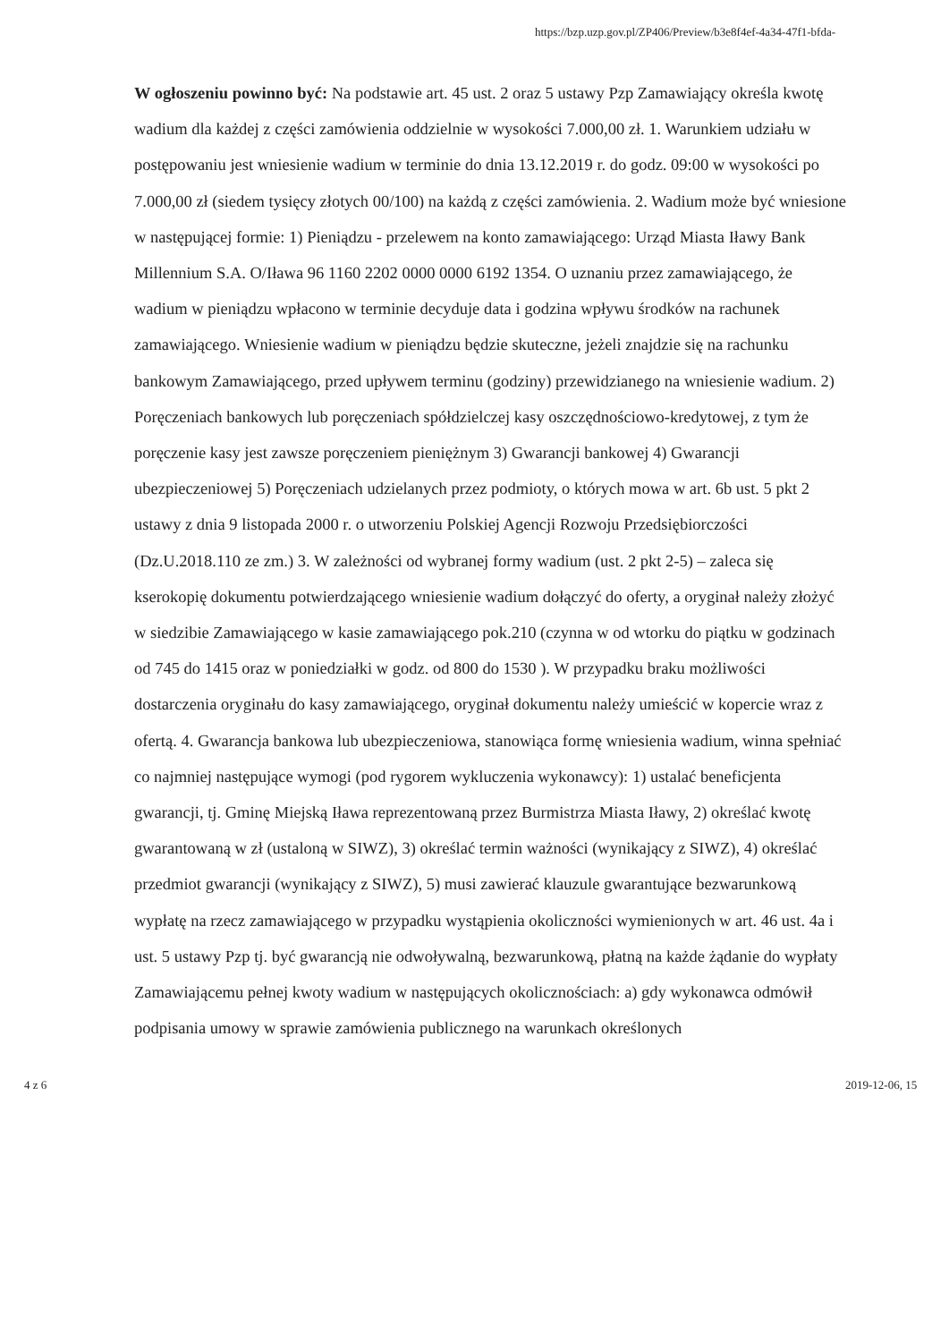https://bzp.uzp.gov.pl/ZP406/Preview/b3e8f4ef-4a34-47f1-bfda-
W ogłoszeniu powinno być: Na podstawie art. 45 ust. 2 oraz 5 ustawy Pzp Zamawiający określa kwotę wadium dla każdej z części zamówienia oddzielnie w wysokości 7.000,00 zł. 1. Warunkiem udziału w postępowaniu jest wniesienie wadium w terminie do dnia 13.12.2019 r. do godz. 09:00 w wysokości po 7.000,00 zł (siedem tysięcy złotych 00/100) na każdą z części zamówienia. 2. Wadium może być wniesione w następującej formie: 1) Pieniądzu - przelewem na konto zamawiającego: Urząd Miasta Iławy Bank Millennium S.A. O/Iława 96 1160 2202 0000 0000 6192 1354. O uznaniu przez zamawiającego, że wadium w pieniądzu wpłacono w terminie decyduje data i godzina wpływu środków na rachunek zamawiającego. Wniesienie wadium w pieniądzu będzie skuteczne, jeżeli znajdzie się na rachunku bankowym Zamawiającego, przed upływem terminu (godziny) przewidzianego na wniesienie wadium. 2) Poręczeniach bankowych lub poręczeniach spółdzielczej kasy oszczędnościowo-kredytowej, z tym że poręczenie kasy jest zawsze poręczeniem pieniężnym 3) Gwarancji bankowej 4) Gwarancji ubezpieczeniowej 5) Poręczeniach udzielanych przez podmioty, o których mowa w art. 6b ust. 5 pkt 2 ustawy z dnia 9 listopada 2000 r. o utworzeniu Polskiej Agencji Rozwoju Przedsiębiorczości (Dz.U.2018.110 ze zm.) 3. W zależności od wybranej formy wadium (ust. 2 pkt 2-5) – zaleca się kserokopię dokumentu potwierdzającego wniesienie wadium dołączyć do oferty, a oryginał należy złożyć w siedzibie Zamawiającego w kasie zamawiającego pok.210 (czynna w od wtorku do piątku w godzinach od 745 do 1415 oraz w poniedziałki w godz. od 800 do 1530 ). W przypadku braku możliwości dostarczenia oryginału do kasy zamawiającego, oryginał dokumentu należy umieścić w kopercie wraz z ofertą. 4. Gwarancja bankowa lub ubezpieczeniowa, stanowiąca formę wniesienia wadium, winna spełniać co najmniej następujące wymogi (pod rygorem wykluczenia wykonawcy): 1) ustalać beneficjenta gwarancji, tj. Gminę Miejską Iława reprezentowaną przez Burmistrza Miasta Iławy, 2) określać kwotę gwarantowaną w zł (ustaloną w SIWZ), 3) określać termin ważności (wynikający z SIWZ), 4) określać przedmiot gwarancji (wynikający z SIWZ), 5) musi zawierać klauzule gwarantujące bezwarunkową wypłatę na rzecz zamawiającego w przypadku wystąpienia okoliczności wymienionych w art. 46 ust. 4a i ust. 5 ustawy Pzp tj. być gwarancją nie odwoływalną, bezwarunkową, płatną na każde żądanie do wypłaty Zamawiającemu pełnej kwoty wadium w następujących okolicznościach: a) gdy wykonawca odmówił podpisania umowy w sprawie zamówienia publicznego na warunkach określonych
4 z 6 2019-12-06, 15